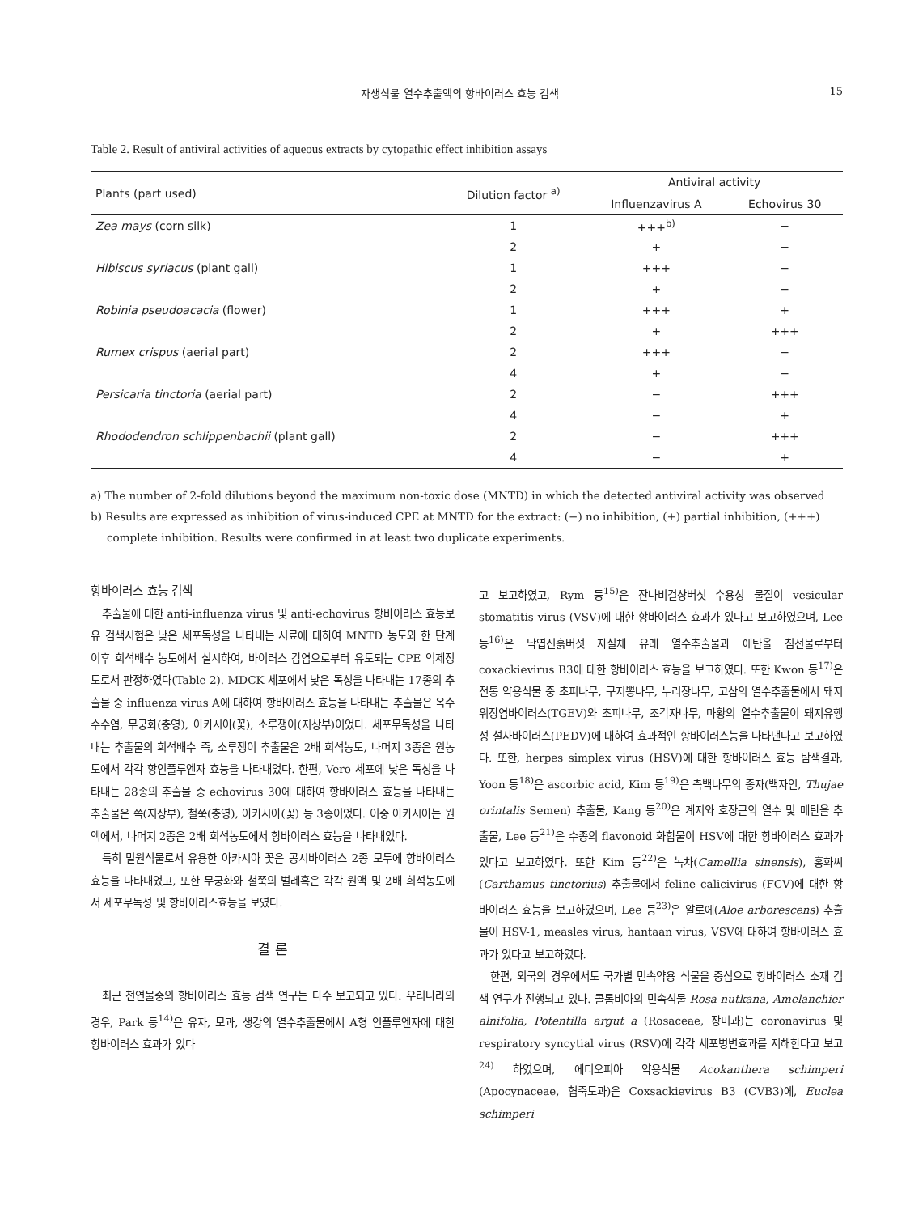자생식물 열수추출액의 항바이러스 효능 검색 15
Table 2. Result of antiviral activities of aqueous extracts by cytopathic effect inhibition assays
| Plants (part used) | Dilution factor <sup>a)</sup> | Antiviral activity | |
| --- | --- | --- | --- |
| | | Influenzavirus A | Echovirus 30 |
| Zea mays (corn silk) | 1 | +++<sup>b)</sup> | − |
| | 2 | + | − |
| Hibiscus syriacus (plant gall) | 1 | +++ | − |
| | 2 | + | − |
| Robinia pseudoacacia (flower) | 1 | +++ | + |
| | 2 | + | +++ |
| Rumex crispus (aerial part) | 2 | +++ | − |
| | 4 | + | − |
| Persicaria tinctoria (aerial part) | 2 | − | +++ |
| | 4 | − | + |
| Rhododendron schlippenbachii (plant gall) | 2 | − | +++ |
| | 4 | − | + |
a) The number of 2-fold dilutions beyond the maximum non-toxic dose (MNTD) in which the detected antiviral activity was observed
b) Results are expressed as inhibition of virus-induced CPE at MNTD for the extract: (−) no inhibition, (+) partial inhibition, (+++) complete inhibition. Results were confirmed in at least two duplicate experiments.
항바이러스 효능 검색
추출물에 대한 anti-influenza virus 및 anti-echovirus 항바이러스 효능보유 검색시험은 낮은 세포독성을 나타내는 시료에 대하여 MNTD 농도와 한 단계 이후 희석배수 농도에서 실시하여, 바이러스 감염으로부터 유도되는 CPE 억제정도로서 판정하였다(Table 2). MDCK 세포에서 낮은 독성을 나타내는 17종의 추출물 중 influenza virus A에 대하여 항바이러스 효능을 나타내는 추출물은 옥수수수염, 무궁화(충영), 아카시아(꽃), 소루쟁이(지상부)이었다. 세포무독성을 나타내는 추출물의 희석배수 즉, 소루쟁이 추출물은 2배 희석농도, 나머지 3종은 원농도에서 각각 항인플루엔자 효능을 나타내었다. 한편, Vero 세포에 낮은 독성을 나타내는 28종의 추출물 중 echovirus 30에 대하여 항바이러스 효능을 나타내는 추출물은 쪽(지상부), 철쭉(충영), 아카시아(꽃) 등 3종이었다. 이중 아카시아는 원액에서, 나머지 2종은 2배 희석농도에서 항바이러스 효능을 나타내었다.
특히 밀원식물로서 유용한 아카시아 꽃은 공시바이러스 2종 모두에 항바이러스 효능을 나타내었고, 또한 무궁화와 철쭉의 벌레혹은 각각 원액 및 2배 희석농도에서 세포무독성 및 항바이러스효능을 보였다.
결 론
최근 천연물중의 항바이러스 효능 검색 연구는 다수 보고되고 있다. 우리나라의 경우, Park 등<sup>14)</sup>은 유자, 모과, 생강의 열수추출물에서 A형 인플루엔자에 대한 항바이러스 효과가 있다
고 보고하였고, Rym 등<sup>15)</sup>은 잔나비걸상버섯 수용성 물질이 vesicular stomatitis virus (VSV)에 대한 항바이러스 효과가 있다고 보고하였으며, Lee 등<sup>16)</sup>은 낙엽진흙버섯 자실체 유래 열수추출물과 에탄올 침전물로부터 coxackievirus B3에 대한 항바이러스 효능을 보고하였다. 또한 Kwon 등<sup>17)</sup>은 전통 약용식물 중 초피나무, 구지뽕나무, 누리장나무, 고삼의 열수추출물에서 돼지위장염바이러스(TGEV)와 초피나무, 조각자나무, 마황의 열수추출물이 돼지유행성 설사바이러스(PEDV)에 대하여 효과적인 항바이러스능을 나타낸다고 보고하였다. 또한, herpes simplex virus (HSV)에 대한 항바이러스 효능 탐색결과, Yoon 등<sup>18)</sup>은 ascorbic acid, Kim 등<sup>19)</sup>은 측백나무의 종자(백자인, Thujae orintalis Semen) 추출물, Kang 등<sup>20)</sup>은 계지와 호장근의 열수 및 메탄올 추출물, Lee 등<sup>21)</sup>은 수종의 flavonoid 화합물이 HSV에 대한 항바이러스 효과가 있다고 보고하였다. 또한 Kim 등<sup>22)</sup>은 녹차(Camellia sinensis), 홍화씨(Carthamus tinctorius) 추출물에서 feline calicivirus (FCV)에 대한 항바이러스 효능을 보고하였으며, Lee 등<sup>23)</sup>은 알로에(Aloe arborescens) 추출물이 HSV-1, measles virus, hantaan virus, VSV에 대하여 항바이러스 효과가 있다고 보고하였다.
한편, 외국의 경우에서도 국가별 민속약용 식물을 중심으로 항바이러스 소재 검색 연구가 진행되고 있다. 콜롬비아의 민속식물 Rosa nutkana, Amelanchier alnifolia, Potentilla argut a (Rosaceae, 장미과)는 coronavirus 및 respiratory syncytial virus (RSV)에 각각 세포병변효과를 저해한다고 보고<sup>24)</sup> 하였으며, 에티오피아 약용식물 Acokanthera schimperi (Apocynaceae, 협죽도과)은 Coxsackievirus B3 (CVB3)에, Euclea schimperi